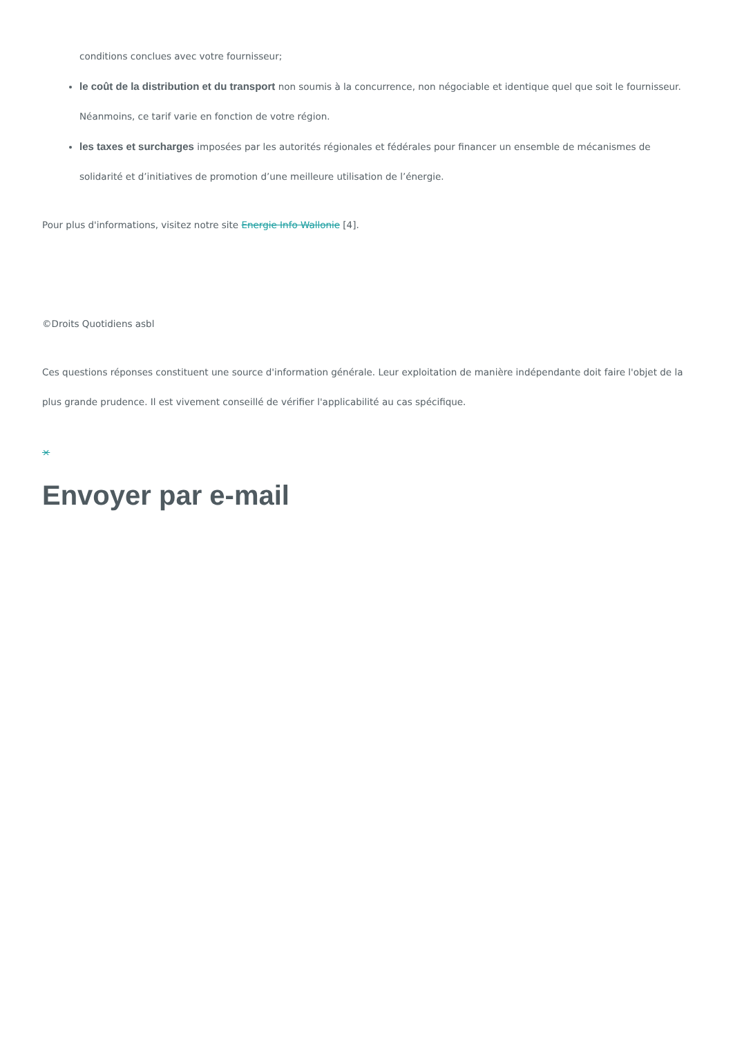conditions conclues avec votre fournisseur;
le coût de la distribution et du transport non soumis à la concurrence, non négociable et identique quel que soit le fournisseur. Néanmoins, ce tarif varie en fonction de votre région.
les taxes et surcharges imposées par les autorités régionales et fédérales pour financer un ensemble de mécanismes de solidarité et d’initiatives de promotion d’une meilleure utilisation de l’énergie.
Pour plus d'informations, visitez notre site Energie Info Wallonie [4].
©Droits Quotidiens asbl
Ces questions réponses constituent une source d'information générale. Leur exploitation de manière indépendante doit faire l'objet de la plus grande prudence. Il est vivement conseillé de vérifier l'applicabilité au cas spécifique.
×
Envoyer par e-mail